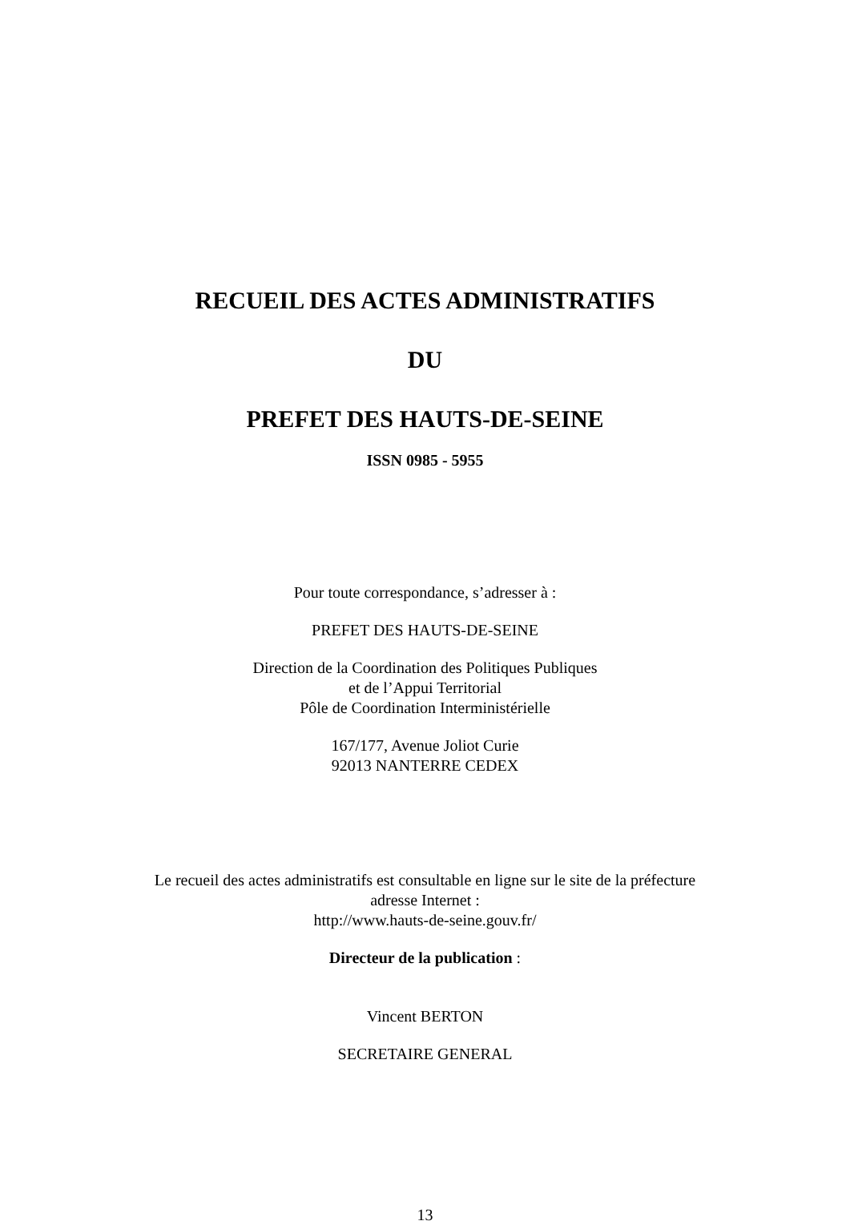RECUEIL DES ACTES ADMINISTRATIFS
DU
PREFET DES HAUTS-DE-SEINE
ISSN 0985 - 5955
Pour toute correspondance, s’adresser à :
PREFET DES HAUTS-DE-SEINE
Direction de la Coordination des Politiques Publiques
et de l’Appui Territorial
Pôle de Coordination Interministérielle
167/177, Avenue Joliot Curie
92013 NANTERRE CEDEX
Le recueil des actes administratifs est consultable en ligne sur le site de la préfecture
adresse Internet :
http://www.hauts-de-seine.gouv.fr/
Directeur de la publication :
Vincent BERTON
SECRETAIRE GENERAL
13